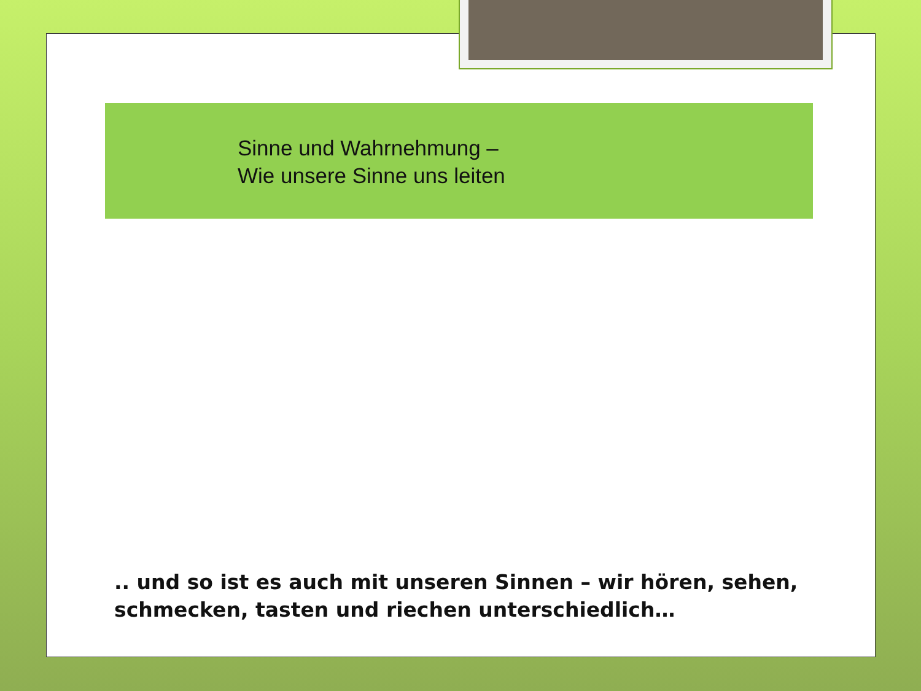Sinne und Wahrnehmung –
Wie unsere Sinne uns leiten
.. und so ist es auch mit unseren Sinnen – wir hören, sehen, schmecken, tasten und riechen unterschiedlich…